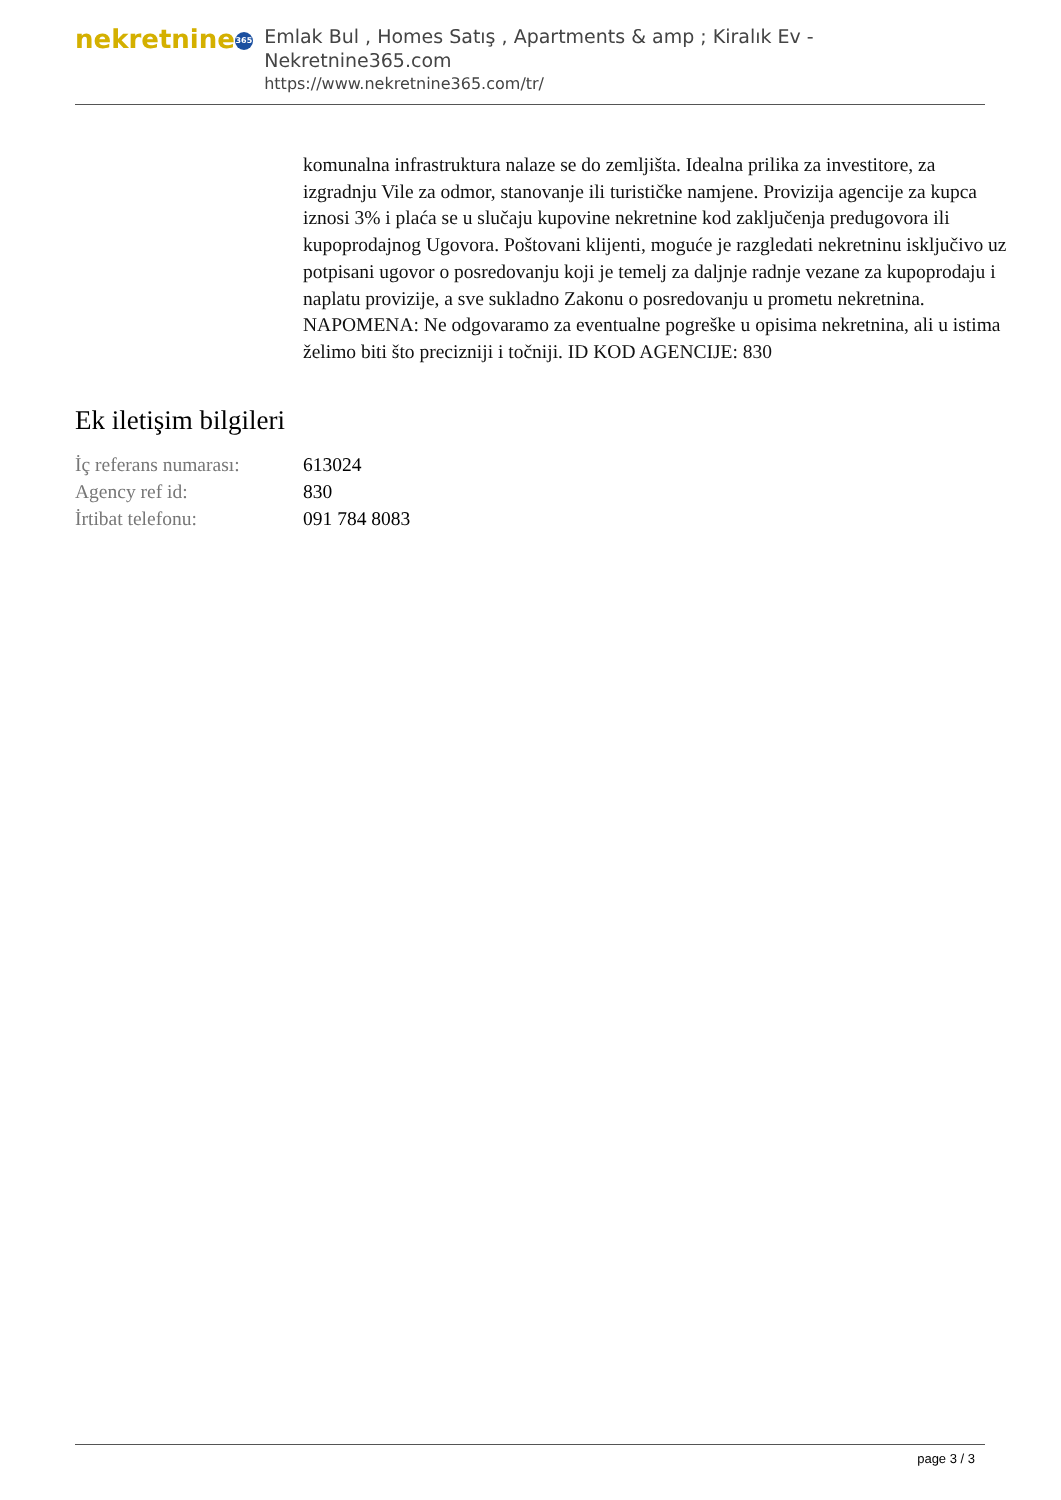nekretnine 365
Emlak Bul , Homes Satış , Apartments & amp ; Kiralık Ev - Nekretnine365.com
https://www.nekretnine365.com/tr/
komunalna infrastruktura nalaze se do zemljišta. Idealna prilika za investitore, za izgradnju Vile za odmor, stanovanje ili turističke namjene. Provizija agencije za kupca iznosi 3% i plaća se u slučaju kupovine nekretnine kod zaključenja predugovora ili kupoprodajnog Ugovora. Poštovani klijenti, moguće je razgledati nekretninu isključivo uz potpisani ugovor o posredovanju koji je temelj za daljnje radnje vezane za kupoprodaju i naplatu provizije, a sve sukladno Zakonu o posredovanju u prometu nekretnina. NAPOMENA: Ne odgovaramo za eventualne pogreške u opisima nekretnina, ali u istima želimo biti što precizniji i točniji. ID KOD AGENCIJE: 830
Ek iletişim bilgileri
| İç referans numarası: | 613024 |
| Agency ref id: | 830 |
| İrtibat telefonu: | 091 784 8083 |
page 3 / 3